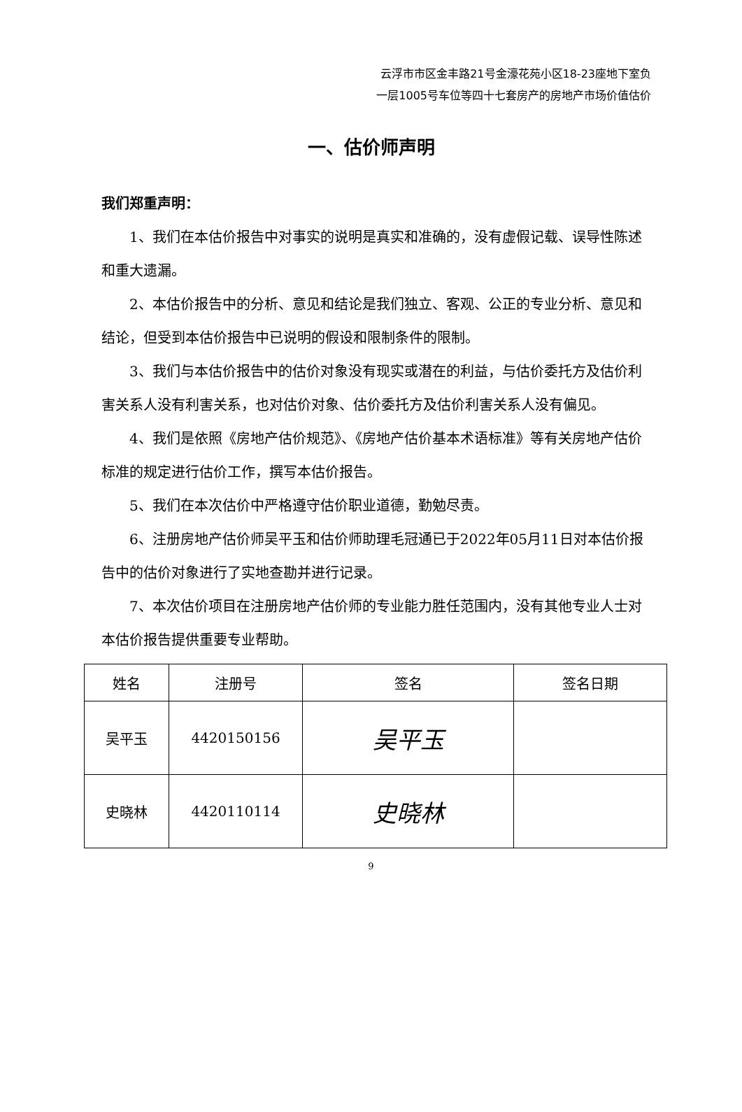云浮市市区金丰路21号金濠花苑小区18-23座地下室负
一层1005号车位等四十七套房产的房地产市场价值估价
一、估价师声明
我们郑重声明：
1、我们在本估价报告中对事实的说明是真实和准确的，没有虚假记载、误导性陈述和重大遗漏。
2、本估价报告中的分析、意见和结论是我们独立、客观、公正的专业分析、意见和结论，但受到本估价报告中已说明的假设和限制条件的限制。
3、我们与本估价报告中的估价对象没有现实或潜在的利益，与估价委托方及估价利害关系人没有利害关系，也对估价对象、估价委托方及估价利害关系人没有偏见。
4、我们是依照《房地产估价规范》、《房地产估价基本术语标准》等有关房地产估价标准的规定进行估价工作，撰写本估价报告。
5、我们在本次估价中严格遵守估价职业道德，勤勉尽责。
6、注册房地产估价师吴平玉和估价师助理毛冠通已于2022年05月11日对本估价报告中的估价对象进行了实地查勘并进行记录。
7、本次估价项目在注册房地产估价师的专业能力胜任范围内，没有其他专业人士对本估价报告提供重要专业帮助。
| 姓名 | 注册号 | 签名 | 签名日期 |
| --- | --- | --- | --- |
| 吴平玉 | 4420150156 | 吴平玉 | |
| 史晓林 | 4420110114 | 史晓林 | |
9